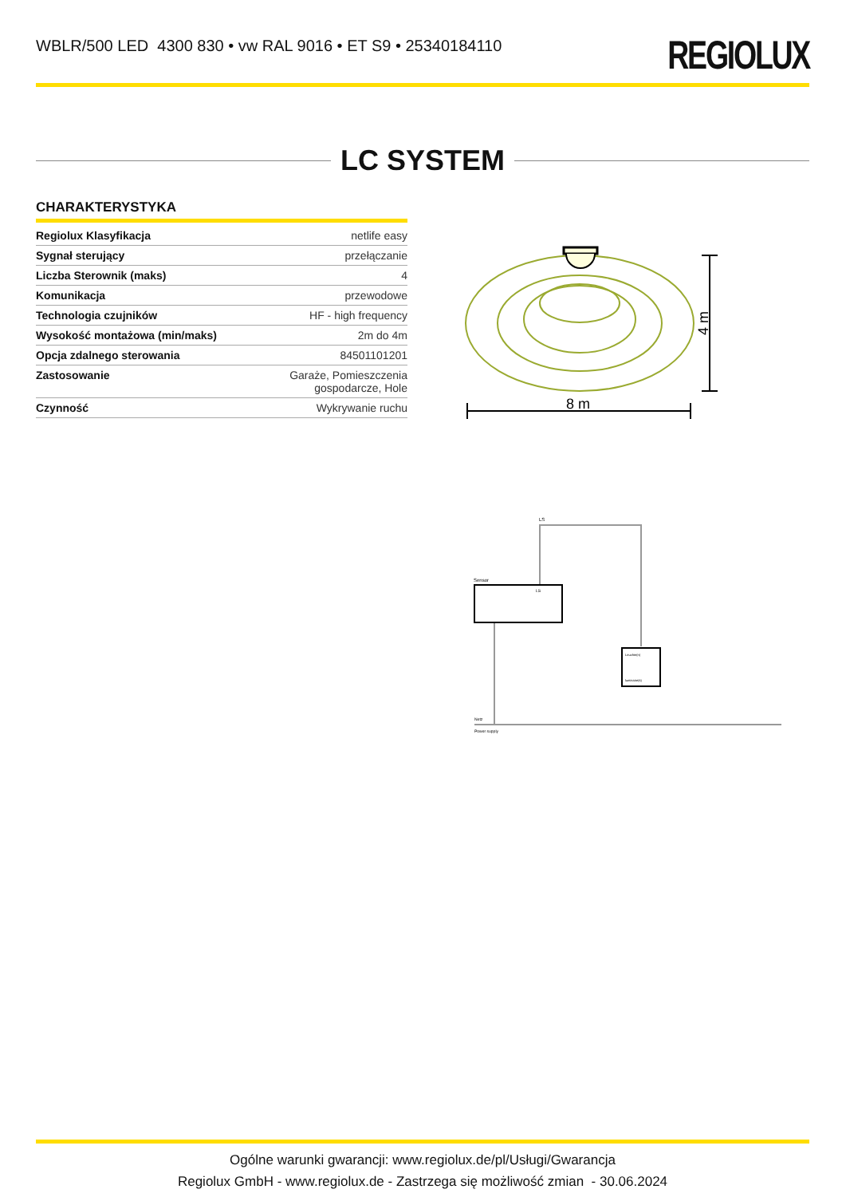WBLR/500 LED 4300 830 • vw RAL 9016 • ET S9 • 25340184110
REGIOLUX
LC SYSTEM
CHARAKTERYSTYKA
| Regiolux Klasyfikacja | netlife easy |
| Sygnał sterujący | przełączanie |
| Liczba Sterownik (maks) | 4 |
| Komunikacja | przewodowe |
| Technologia czujników | HF - high frequency |
| Wysokość montażowa (min/maks) | 2m do 4m |
| Opcja zdalnego sterowania | 84501101201 |
| Zastosowanie | Garaże, Pomieszczenia gospodarcze, Hole |
| Czynność | Wykrywanie ruchu |
8 m
4 m
LS
Sensor
LS
Leuchte(n)
luminaire(s)
Netz
Power supply
Ogólne warunki gwarancji: www.regiolux.de/pl/Usługi/Gwarancja
Regiolux GmbH - www.regiolux.de - Zastrzega się możliwość zmian - 30.06.2024